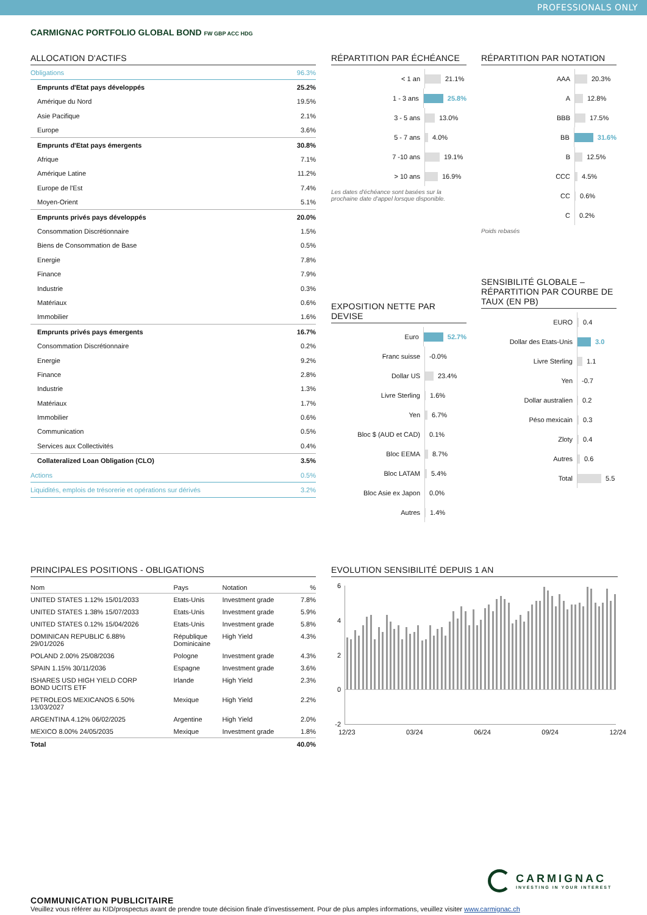PROFESSIONALS ONLY
CARMIGNAC PORTFOLIO GLOBAL BOND FW GBP ACC HDG
ALLOCATION D'ACTIFS
| Obligations | 96.3% |
| Emprunts d'Etat pays développés | 25.2% |
| Amérique du Nord | 19.5% |
| Asie Pacifique | 2.1% |
| Europe | 3.6% |
| Emprunts d'Etat pays émergents | 30.8% |
| Afrique | 7.1% |
| Amérique Latine | 11.2% |
| Europe de l'Est | 7.4% |
| Moyen-Orient | 5.1% |
| Emprunts privés pays développés | 20.0% |
| Consommation Discrétionnaire | 1.5% |
| Biens de Consommation de Base | 0.5% |
| Energie | 7.8% |
| Finance | 7.9% |
| Industrie | 0.3% |
| Matériaux | 0.6% |
| Immobilier | 1.6% |
| Emprunts privés pays émergents | 16.7% |
| Consommation Discrétionnaire | 0.2% |
| Energie | 9.2% |
| Finance | 2.8% |
| Industrie | 1.3% |
| Matériaux | 1.7% |
| Immobilier | 0.6% |
| Communication | 0.5% |
| Services aux Collectivités | 0.4% |
| Collateralized Loan Obligation (CLO) | 3.5% |
| Actions | 0.5% |
| Liquidités, emplois de trésorerie et opérations sur dérivés | 3.2% |
RÉPARTITION PAR ÉCHÉANCE
< 1 an 21.1%
1 - 3 ans 25.8%
3 - 5 ans 13.0%
5 - 7 ans 4.0%
7 -10 ans 19.1%
> 10 ans 16.9%
Les dates d'échéance sont basées sur la prochaine date d'appel lorsque disponible.
EXPOSITION NETTE PAR DEVISE
Euro 52.7%
Franc suisse -0.0%
Dollar US 23.4%
Livre Sterling 1.6%
Yen 6.7%
Bloc $ (AUD et CAD) 0.1%
Bloc EEMA 8.7%
Bloc LATAM 5.4%
Bloc Asie ex Japon 0.0%
Autres 1.4%
RÉPARTITION PAR NOTATION
AAA 20.3%
A 12.8%
BBB 17.5%
BB 31.6%
B 12.5%
CCC 4.5%
CC 0.6%
C 0.2%
Poids rebasés
SENSIBILITÉ GLOBALE – RÉPARTITION PAR COURBE DE TAUX (EN PB)
EURO 0.4
Dollar des Etats-Unis 3.0
Livre Sterling 1.1
Yen -0.7
Dollar australien 0.2
Péso mexicain 0.3
Zloty 0.4
Autres 0.6
Total 5.5
PRINCIPALES POSITIONS - OBLIGATIONS
| Nom | Pays | Notation | % |
| --- | --- | --- | --- |
| UNITED STATES 1.12% 15/01/2033 | Etats-Unis | Investment grade | 7.8% |
| UNITED STATES 1.38% 15/07/2033 | Etats-Unis | Investment grade | 5.9% |
| UNITED STATES 0.12% 15/04/2026 | Etats-Unis | Investment grade | 5.8% |
| DOMINICAN REPUBLIC 6.88% 29/01/2026 | République Dominicaine | High Yield | 4.3% |
| POLAND 2.00% 25/08/2036 | Pologne | Investment grade | 4.3% |
| SPAIN 1.15% 30/11/2036 | Espagne | Investment grade | 3.6% |
| ISHARES USD HIGH YIELD CORP BOND UCITS ETF | Irlande | High Yield | 2.3% |
| PETROLEOS MEXICANOS 6.50% 13/03/2027 | Mexique | High Yield | 2.2% |
| ARGENTINA 4.12% 06/02/2025 | Argentine | High Yield | 2.0% |
| MEXICO 8.00% 24/05/2035 | Mexique | Investment grade | 1.8% |
| Total | | | 40.0% |
EVOLUTION SENSIBILITÉ DEPUIS 1 AN
6
4
2
0
-2
12/23 03/24 06/24 09/24 12/24
CARMIGNAC
INVESTING IN YOUR INTEREST
COMMUNICATION PUBLICITAIRE
Veuillez vous référer au KID/prospectus avant de prendre toute décision finale d’investissement. Pour de plus amples informations, veuillez visiter www.carmignac.ch